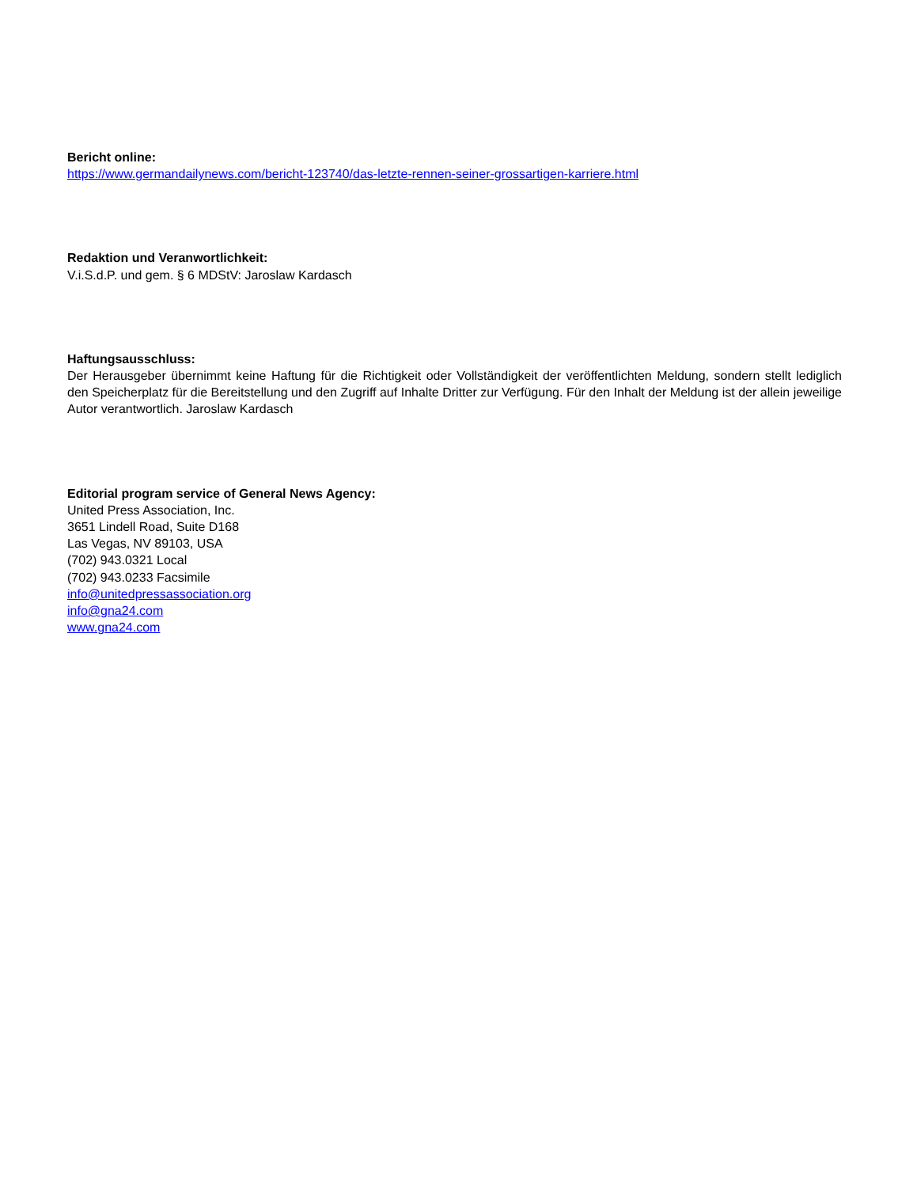Bericht online:
https://www.germandailynews.com/bericht-123740/das-letzte-rennen-seiner-grossartigen-karriere.html
Redaktion und Veranwortlichkeit:
V.i.S.d.P. und gem. § 6 MDStV: Jaroslaw Kardasch
Haftungsausschluss:
Der Herausgeber übernimmt keine Haftung für die Richtigkeit oder Vollständigkeit der veröffentlichten Meldung, sondern stellt lediglich den Speicherplatz für die Bereitstellung und den Zugriff auf Inhalte Dritter zur Verfügung. Für den Inhalt der Meldung ist der allein jeweilige Autor verantwortlich. Jaroslaw Kardasch
Editorial program service of General News Agency:
United Press Association, Inc.
3651 Lindell Road, Suite D168
Las Vegas, NV 89103, USA
(702) 943.0321 Local
(702) 943.0233 Facsimile
info@unitedpressassociation.org
info@gna24.com
www.gna24.com